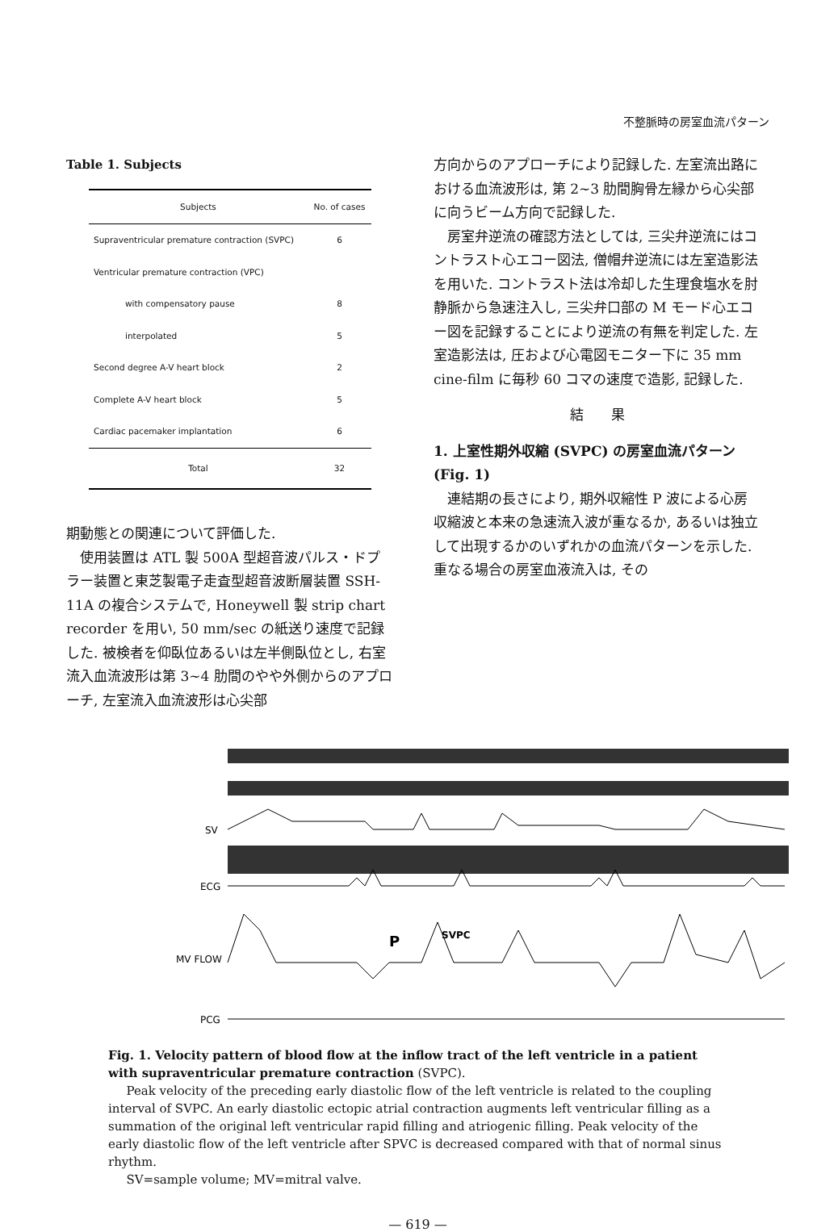不整脈時の房室血流パターン
Table 1. Subjects
| Subjects | No. of cases |
| --- | --- |
| Supraventricular premature contraction (SVPC) | 6 |
| Ventricular premature contraction (VPC) | |
| with compensatory pause | 8 |
| interpolated | 5 |
| Second degree A-V heart block | 2 |
| Complete A-V heart block | 5 |
| Cardiac pacemaker implantation | 6 |
| Total | 32 |
期動態との関連について評価した.
使用装置は ATL 製 500A 型超音波パルス・ドプラー装置と東芝製電子走査型超音波断層装置 SSH-11A の複合システムで, Honeywell 製 strip chart recorder を用い, 50 mm/sec の紙送り速度で記録した. 被検者を仰臥位あるいは左半側臥位とし, 右室流入血流波形は第 3~4 肋間のやや外側からのアプローチ, 左室流入血流波形は心尖部
方向からのアプローチにより記録した. 左室流出路における血流波形は, 第 2~3 肋間胸骨左縁から心尖部に向うビーム方向で記録した.
房室弁逆流の確認方法としては, 三尖弁逆流にはコントラスト心エコー図法, 僧帽弁逆流には左室造影法を用いた. コントラスト法は冷却した生理食塩水を肘静脈から急速注入し, 三尖弁口部の M モード心エコー図を記録することにより逆流の有無を判定した. 左室造影法は, 圧および心電図モニター下に 35 mm cine-film に毎秒 60 コマの速度で造影, 記録した.
結　　果
1. 上室性期外収縮 (SVPC) の房室血流パターン (Fig. 1)
連結期の長さにより, 期外収縮性 P 波による心房収縮波と本来の急速流入波が重なるか, あるいは独立して出現するかのいずれかの血流パターンを示した. 重なる場合の房室血液流入は, その
SV
ECG
MV FLOW
PCG
P
SVPC
Fig. 1. Velocity pattern of blood flow at the inflow tract of the left ventricle in a patient with supraventricular premature contraction (SVPC).
Peak velocity of the preceding early diastolic flow of the left ventricle is related to the coupling interval of SVPC. An early diastolic ectopic atrial contraction augments left ventricular filling as a summation of the original left ventricular rapid filling and atriogenic filling. Peak velocity of the early diastolic flow of the left ventricle after SPVC is decreased compared with that of normal sinus rhythm.
SV=sample volume; MV=mitral valve.
— 619 —